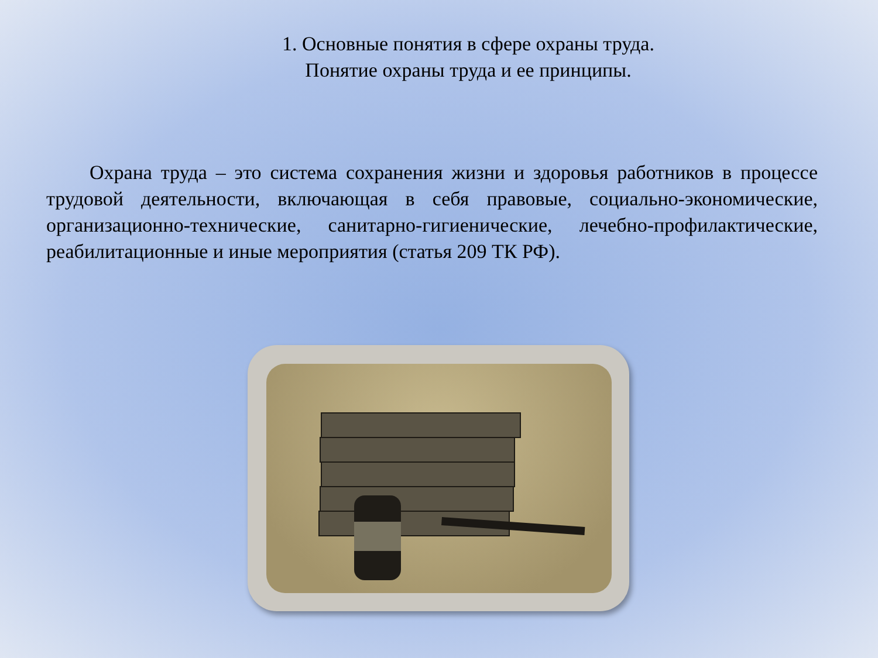1. Основные понятия в сфере охраны труда.
Понятие охраны труда и ее принципы.
Охрана труда – это система сохранения жизни и здоровья работников в процессе трудовой деятельности, включающая в себя правовые, социально-экономические, организационно-технические, санитарно-гигиенические, лечебно-профилактические, реабилитационные и иные мероприятия (статья 209 ТК РФ).